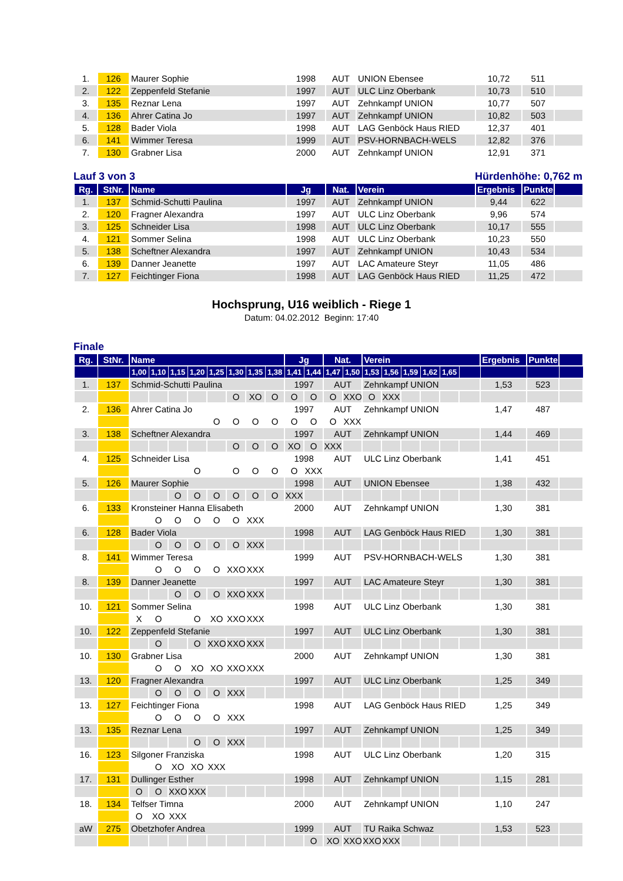| 1. | 126 | Maurer Sophie | 1998 | AUT | UNION Ebensee | 10,72 | 511 | |
| 2. | 122 | Zeppenfeld Stefanie | 1997 | AUT | ULC Linz Oberbank | 10,73 | 510 | |
| 3. | 135 | Reznar Lena | 1997 | AUT | Zehnkampf UNION | 10,77 | 507 | |
| 4. | 136 | Ahrer Catina Jo | 1997 | AUT | Zehnkampf UNION | 10,82 | 503 | |
| 5. | 128 | Bader Viola | 1998 | AUT | LAG Genböck Haus RIED | 12,37 | 401 | |
| 6. | 141 | Wimmer Teresa | 1999 | AUT | PSV-HORNBACH-WELS | 12,82 | 376 | |
| 7. | 130 | Grabner Lisa | 2000 | AUT | Zehnkampf UNION | 12,91 | 371 | |
Lauf 3 von 3 Hürdenhöhe: 0,762 m
| Rg. | StNr. | Name | Jg | Nat. | Verein | Ergebnis | Punkte | |
| --- | --- | --- | --- | --- | --- | --- | --- | --- |
| 1. | 137 | Schmid-Schutti Paulina | 1997 | AUT | Zehnkampf UNION | 9,44 | 622 | |
| 2. | 120 | Fragner Alexandra | 1997 | AUT | ULC Linz Oberbank | 9,96 | 574 | |
| 3. | 125 | Schneider Lisa | 1998 | AUT | ULC Linz Oberbank | 10,17 | 555 | |
| 4. | 121 | Sommer Selina | 1998 | AUT | ULC Linz Oberbank | 10,23 | 550 | |
| 5. | 138 | Scheftner Alexandra | 1997 | AUT | Zehnkampf UNION | 10,43 | 534 | |
| 6. | 139 | Danner Jeanette | 1997 | AUT | LAC Amateure Steyr | 11,05 | 486 | |
| 7. | 127 | Feichtinger Fiona | 1998 | AUT | LAG Genböck Haus RIED | 11,25 | 472 | |
Hochsprung, U16 weiblich - Riege 1
Datum: 04.02.2012 Beginn: 17:40
Finale
| Rg. | StNr. | Name | | | | | | | | Jg | | Nat. | | Verein | | | | | | Ergebnis | Punkte | |
| --- | --- | --- | --- | --- | --- | --- | --- | --- | --- | --- | --- | --- | --- | --- | --- | --- | --- | --- | --- | --- | --- | --- |
| | | 1,00 | 1,10 | 1,15 | 1,20 | 1,25 | 1,30 | 1,35 | 1,38 | 1,41 | 1,44 | 1,47 | 1,50 | 1,53 | 1,56 | 1,59 | 1,62 | 1,65 | | | | |
| 1. | 137 | Schmid-Schutti Paulina | | | | | | | | 1997 | | AUT | | Zehnkampf UNION | | | | | | 1,53 | 523 | |
| | | | | | | | O | XO | O | O | O | O | XXO | O | XXX | | | | | | | |
| 2. | 136 | Ahrer Catina Jo | | | | | | | | 1997 | | AUT | | Zehnkampf UNION | | | | | | 1,47 | 487 | |
| | | | | | | O | O | O | O | O | O | O | XXX | | | | | | | | | |
| 3. | 138 | Scheftner Alexandra | | | | | | | | 1997 | | AUT | | Zehnkampf UNION | | | | | | 1,44 | 469 | |
| | | | | | | | O | O | O | XO | O | XXX | | | | | | | | | | |
| 4. | 125 | Schneider Lisa | | | | | | | | 1998 | | AUT | | ULC Linz Oberbank | | | | | | 1,41 | 451 | |
| | | | | | O | | O | O | O | O | XXX | | | | | | | | | | | |
| 5. | 126 | Maurer Sophie | | | | | | | | 1998 | | AUT | | UNION Ebensee | | | | | | 1,38 | 432 | |
| | | | | O | O | O | O | O | O | XXX | | | | | | | | | | | | |
| 6. | 133 | Kronsteiner Hanna Elisabeth | | | | | | | | 2000 | | AUT | | Zehnkampf UNION | | | | | | 1,30 | 381 | |
| | | | O | O | O | O | O | XXX | | | | | | | | | | | | | | |
| 6. | 128 | Bader Viola | | | | | | | | 1998 | | AUT | | LAG Genböck Haus RIED | | | | | | 1,30 | 381 | |
| | | | O | O | O | O | O | XXX | | | | | | | | | | | | | | |
| 8. | 141 | Wimmer Teresa | | | | | | | | 1999 | | AUT | | PSV-HORNBACH-WELS | | | | | | 1,30 | 381 | |
| | | | O | O | O | O | XXO | XXX | | | | | | | | | | | | | | |
| 8. | 139 | Danner Jeanette | | | | | | | | 1997 | | AUT | | LAC Amateure Steyr | | | | | | 1,30 | 381 | |
| | | | | O | O | O | XXO | XXX | | | | | | | | | | | | | | |
| 10. | 121 | Sommer Selina | | | | | | | | 1998 | | AUT | | ULC Linz Oberbank | | | | | | 1,30 | 381 | |
| | | X | O | | O | XO | XXO | XXX | | | | | | | | | | | | | | |
| 10. | 122 | Zeppenfeld Stefanie | | | | | | | | 1997 | | AUT | | ULC Linz Oberbank | | | | | | 1,30 | 381 | |
| | | | O | | O | XXO | XXO | XXX | | | | | | | | | | | | | | |
| 10. | 130 | Grabner Lisa | | | | | | | | 2000 | | AUT | | Zehnkampf UNION | | | | | | 1,30 | 381 | |
| | | | O | O | XO | XO | XXO | XXX | | | | | | | | | | | | | | |
| 13. | 120 | Fragner Alexandra | | | | | | | | 1997 | | AUT | | ULC Linz Oberbank | | | | | | 1,25 | 349 | |
| | | | O | O | O | O | XXX | | | | | | | | | | | | | | | |
| 13. | 127 | Feichtinger Fiona | | | | | | | | 1998 | | AUT | | LAG Genböck Haus RIED | | | | | | 1,25 | 349 | |
| | | | O | O | O | O | XXX | | | | | | | | | | | | | | | |
| 13. | 135 | Reznar Lena | | | | | | | | 1997 | | AUT | | Zehnkampf UNION | | | | | | 1,25 | 349 | |
| | | | | | O | O | XXX | | | | | | | | | | | | | | | |
| 16. | 123 | Silgoner Franziska | | | | | | | | 1998 | | AUT | | ULC Linz Oberbank | | | | | | 1,20 | 315 | |
| | | | O | XO | XO | XXX | | | | | | | | | | | | | | | | |
| 17. | 131 | Dullinger Esther | | | | | | | | 1998 | | AUT | | Zehnkampf UNION | | | | | | 1,15 | 281 | |
| | | O | O | XXO | XXX | | | | | | | | | | | | | | | | | |
| 18. | 134 | Telfser Timna | | | | | | | | 2000 | | AUT | | Zehnkampf UNION | | | | | | 1,10 | 247 | |
| | | O | XO | XXX | | | | | | | | | | | | | | | | | | |
| aW | 275 | Obetzhofer Andrea | | | | | | | | 1999 | | AUT | | TU Raika Schwaz | | | | | | 1,53 | 523 | |
| | | | | | | | | | | | O | XO | XXO | XXO | XXX | | | | | | | |